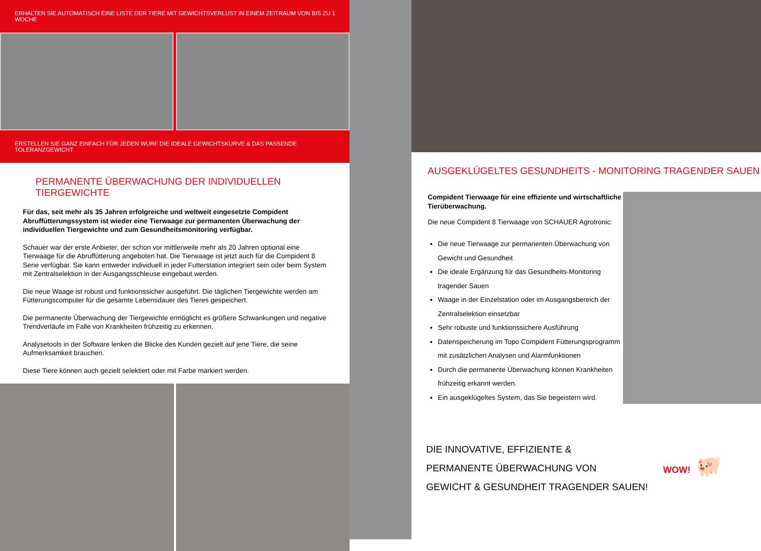ERHALTEN SIE AUTOMATISCH EINE LISTE DER TIERE MIT GEWICHTSVERLUST IN EINEM ZEITRAUM VON BIS ZU 1 WOCHE
ERSTELLEN SIE GANZ EINFACH FÜR JEDEN WURF DIE IDEALE GEWICHTSKURVE & DAS PASSENDE TOLERANZGEWICHT
PERMANENTE ÜBERWACHUNG DER INDIVIDUELLEN TIERGEWICHTE
Für das, seit mehr als 35 Jahren erfolgreiche und weltweit eingesetzte Compident Abruffütterungssystem ist wieder eine Tierwaage zur permanenten Überwachung der individuellen Tiergewichte und zum Gesundheitsmonitoring verfügbar.
Schauer war der erste Anbieter, der schon vor mittlerweile mehr als 20 Jahren optional eine Tierwaage für die Abruffütterung angeboten hat. Die Tierwaage ist jetzt auch für die Compident 8 Serie verfügbar. Sie kann entweder individuell in jeder Futterstation integriert sein oder beim System mit Zentralselektion in der Ausgangsschleuse eingebaut werden.
Die neue Waage ist robust und funktionssicher ausgeführt. Die täglichen Tiergewichte werden am Fütterungscomputer für die gesamte Lebensdauer des Tieres gespeichert.
Die permanente Überwachung der Tiergewichte ermöglicht es größere Schwankungen und negative Trendverläufe im Falle von Krankheiten frühzeitig zu erkennen.
Analysetools in der Software lenken die Blicke des Kunden gezielt auf jene Tiere, die seine Aufmerksamkeit brauchen.
Diese Tiere können auch gezielt selektiert oder mit Farbe markiert werden.
AUSGEKLÜGELTES GESUNDHEITS - MONITORING TRAGENDER SAUEN
Compident Tierwaage für eine effiziente und wirtschaftliche Tierüberwachung.
Die neue Compident 8 Tierwaage von SCHAUER Agrotronic:
Die neue Tierwaage zur permanenten Überwachung von Gewicht und Gesundheit
Die ideale Ergänzung für das Gesundheits-Monitoring tragender Sauen
Waage in der Einzelstation oder im Ausgangsbereich der Zentralselektion einsetzbar
Sehr robuste und funktionssichere Ausführung
Datenspeicherung im Topo Compident Fütterungsprogramm mit zusätzlichen Analysen und Alarmfunktionen
Durch die permanente Überwachung können Krankheiten frühzeitig erkannt werden.
Ein ausgeklügeltes System, das Sie begeistern wird.
DIE INNOVATIVE, EFFIZIENTE &
PERMANENTE ÜBERWACHUNG VON
GEWICHT & GESUNDHEIT TRAGENDER SAUEN!
WOW! 🐖